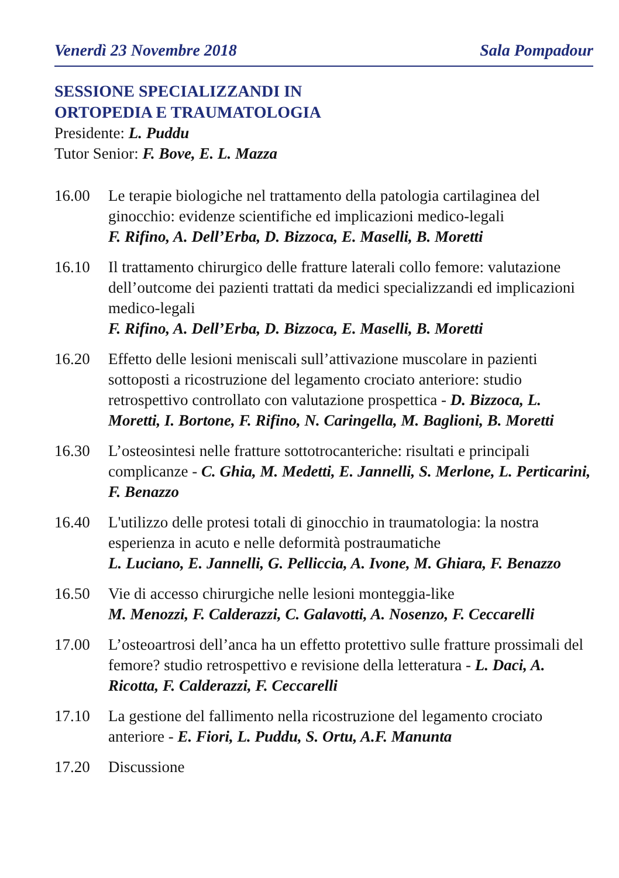Venerdì 23 Novembre 2018 Sala Pompadour
SESSIONE SPECIALIZZANDI IN
ORTOPEDIA E TRAUMATOLOGIA
Presidente: L. Puddu
Tutor Senior: F. Bove, E. L. Mazza
16.00 Le terapie biologiche nel trattamento della patologia cartilaginea del ginocchio: evidenze scientifiche ed implicazioni medico-legali
F. Rifino, A. Dell’Erba, D. Bizzoca, E. Maselli, B. Moretti
16.10 Il trattamento chirurgico delle fratture laterali collo femore: valutazione dell’outcome dei pazienti trattati da medici specializzandi ed implicazioni medico-legali
F. Rifino, A. Dell’Erba, D. Bizzoca, E. Maselli, B. Moretti
16.20 Effetto delle lesioni meniscali sull’attivazione muscolare in pazienti sottoposti a ricostruzione del legamento crociato anteriore: studio retrospettivo controllato con valutazione prospettica - D. Bizzoca, L. Moretti, I. Bortone, F. Rifino, N. Caringella, M. Baglioni, B. Moretti
16.30 L’osteosintesi nelle fratture sottotrocanteriche: risultati e principali complicanze - C. Ghia, M. Medetti, E. Jannelli, S. Merlone, L. Perticarini, F. Benazzo
16.40 L'utilizzo delle protesi totali di ginocchio in traumatologia: la nostra esperienza in acuto e nelle deformità postraumatiche
L. Luciano, E. Jannelli, G. Pelliccia, A. Ivone, M. Ghiara, F. Benazzo
16.50 Vie di accesso chirurgiche nelle lesioni monteggia-like
M. Menozzi, F. Calderazzi, C. Galavotti, A. Nosenzo, F. Ceccarelli
17.00 L’osteoartrosi dell’anca ha un effetto protettivo sulle fratture prossimali del femore? studio retrospettivo e revisione della letteratura - L. Daci, A. Ricotta, F. Calderazzi, F. Ceccarelli
17.10 La gestione del fallimento nella ricostruzione del legamento crociato anteriore - E. Fiori, L. Puddu, S. Ortu, A.F. Manunta
17.20 Discussione